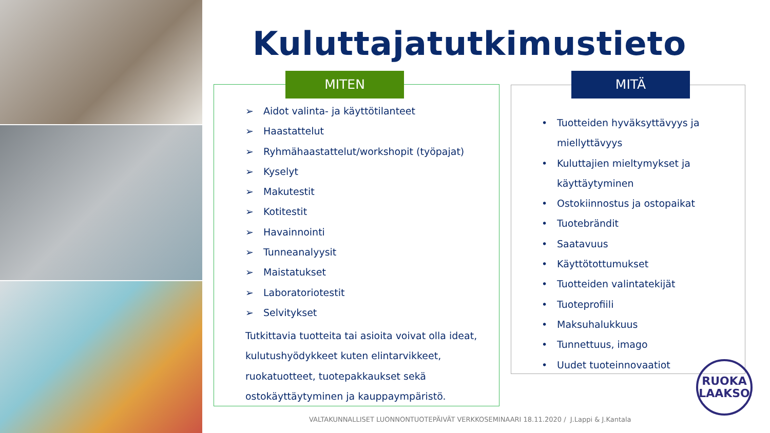Kuluttajatutkimustieto
MITEN MITÄ
➢ Aidot valinta- ja käyttötilanteet
➢ Haastattelut
➢ Ryhmähaastattelut/workshopit (työpajat)
➢ Kyselyt
➢ Makutestit
➢ Kotitestit
➢ Havainnointi
➢ Tunneanalyysit
➢ Maistatukset
➢ Laboratoriotestit
➢ Selvitykset
Tutkittavia tuotteita tai asioita voivat olla ideat, kulutushyödykkeet kuten elintarvikkeet, ruokatuotteet, tuotepakkaukset sekä ostokäyttäytyminen ja kauppaympäristö.
• Tuotteiden hyväksyttävyys ja miellyttävyys
• Kuluttajien mieltymykset ja käyttäytyminen
• Ostokiinnostus ja ostopaikat
• Tuotebrändit
• Saatavuus
• Käyttötottumukset
• Tuotteiden valintatekijät
• Tuoteprofiili
• Maksuhalukkuus
• Tunnettuus, imago
• Uudet tuoteinnovaatiot
RUOKA
LAAKSO
VALTAKUNNALLISET LUONNONTUOTEPÄIVÄT VERKKOSEMINAARI 18.11.2020 / J.Lappi & J.Kantala